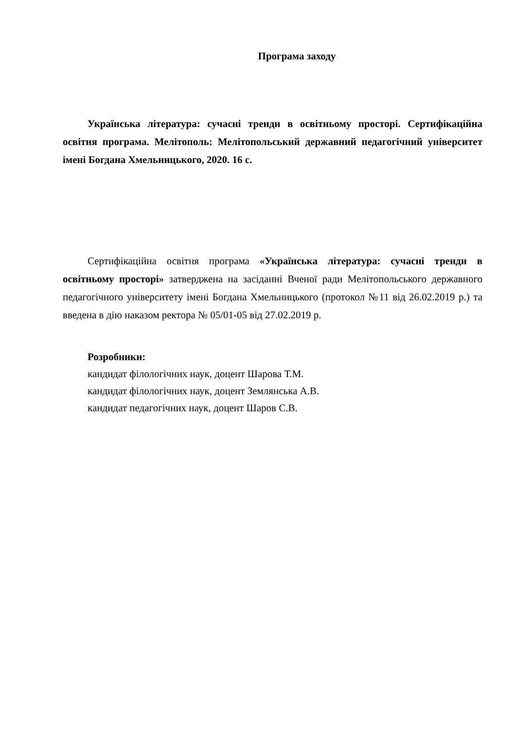Програма заходу
Українська література: сучасні тренди в освітньому просторі. Сертифікаційна освітня програма. Мелітополь: Мелітопольський державний педагогічний університет імені Богдана Хмельницького, 2020. 16 с.
Сертифікаційна освітня програма «Українська література: сучасні тренди в освітньому просторі» затверджена на засіданні Вченої ради Мелітопольського державного педагогічного університету імені Богдана Хмельницького (протокол №11 від 26.02.2019 р.) та введена в дію наказом ректора № 05/01-05 від 27.02.2019 р.
Розробники:
кандидат філологічних наук, доцент Шарова Т.М.
кандидат філологічних наук, доцент Землянська А.В.
кандидат педагогічних наук, доцент Шаров С.В.